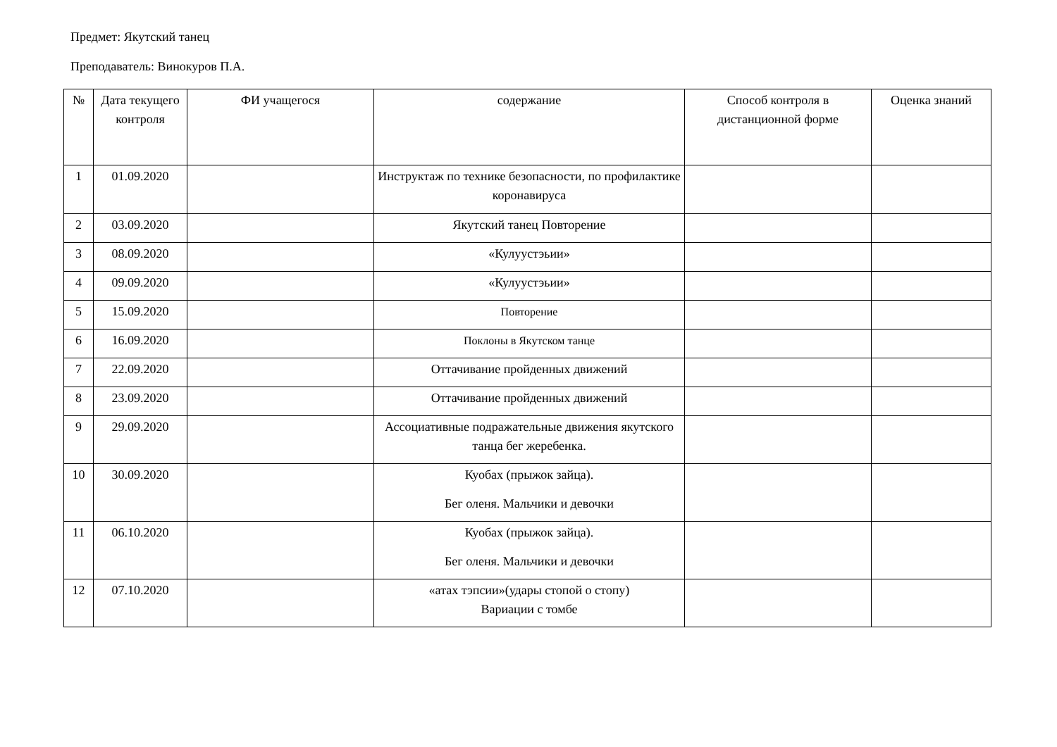Предмет: Якутский танец
Преподаватель: Винокуров П.А.
| № | Дата текущего контроля | ФИ учащегося | содержание | Способ контроля в дистанционной форме | Оценка знаний |
| --- | --- | --- | --- | --- | --- |
| 1 | 01.09.2020 | | Инструктаж по технике безопасности, по профилактике коронавируса | | |
| 2 | 03.09.2020 | | Якутский танец Повторение | | |
| 3 | 08.09.2020 | | «Кулуустэьии» | | |
| 4 | 09.09.2020 | | «Кулуустэьии» | | |
| 5 | 15.09.2020 | | Повторение | | |
| 6 | 16.09.2020 | | Поклоны в Якутском танце | | |
| 7 | 22.09.2020 | | Оттачивание пройденных движений | | |
| 8 | 23.09.2020 | | Оттачивание пройденных движений | | |
| 9 | 29.09.2020 | | Ассоциативные подражательные движения якутского танца бег жеребенка. | | |
| 10 | 30.09.2020 | | Куобах (прыжок зайца). Бег оленя. Мальчики и девочки | | |
| 11 | 06.10.2020 | | Куобах (прыжок зайца). Бег оленя. Мальчики и девочки | | |
| 12 | 07.10.2020 | | «атах тэпсии»(удары стопой о стопу) Вариации с томбе | | |